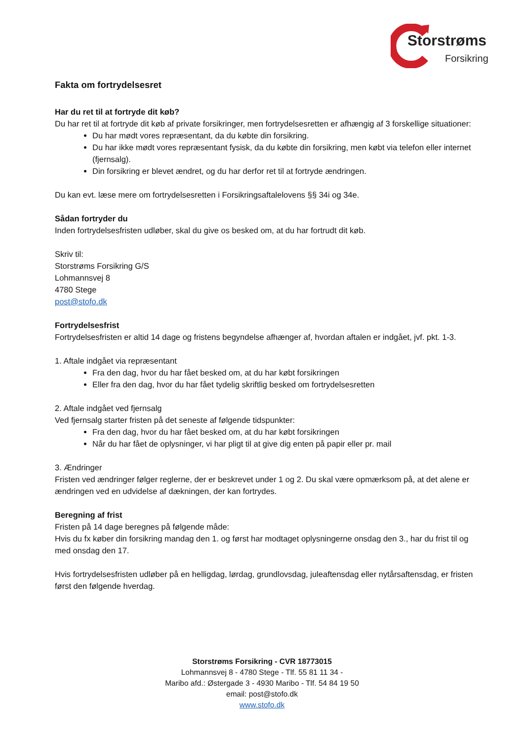Storstrøms
Forsikring
Fakta om fortrydelsesret
Har du ret til at fortryde dit køb?
Du har ret til at fortryde dit køb af private forsikringer, men fortrydelsesretten er afhængig af 3 forskellige situationer:
Du har mødt vores repræsentant, da du købte din forsikring.
Du har ikke mødt vores repræsentant fysisk, da du købte din forsikring, men købt via telefon eller internet (fjernsalg).
Din forsikring er blevet ændret, og du har derfor ret til at fortryde ændringen.
Du kan evt. læse mere om fortrydelsesretten i Forsikringsaftalelovens §§ 34i og 34e.
Sådan fortryder du
Inden fortrydelsesfristen udløber, skal du give os besked om, at du har fortrudt dit køb.
Skriv til:
Storstrøms Forsikring G/S
Lohmannsvej 8
4780 Stege
post@stofo.dk
Fortrydelsesfrist
Fortrydelsesfristen er altid 14 dage og fristens begyndelse afhænger af, hvordan aftalen er indgået, jvf. pkt. 1-3.
1. Aftale indgået via repræsentant
Fra den dag, hvor du har fået besked om, at du har købt forsikringen
Eller fra den dag, hvor du har fået tydelig skriftlig besked om fortrydelsesretten
2. Aftale indgået ved fjernsalg
Ved fjernsalg starter fristen på det seneste af følgende tidspunkter:
Fra den dag, hvor du har fået besked om, at du har købt forsikringen
Når du har fået de oplysninger, vi har pligt til at give dig enten på papir eller pr. mail
3. Ændringer
Fristen ved ændringer følger reglerne, der er beskrevet under 1 og 2. Du skal være opmærksom på, at det alene er ændringen ved en udvidelse af dækningen, der kan fortrydes.
Beregning af frist
Fristen på 14 dage beregnes på følgende måde:
Hvis du fx køber din forsikring mandag den 1. og først har modtaget oplysningerne onsdag den 3., har du frist til og med onsdag den 17.
Hvis fortrydelsesfristen udløber på en helligdag, lørdag, grundlovsdag, juleaftensdag eller nytårsaftensdag, er fristen først den følgende hverdag.
Storstrøms Forsikring - CVR 18773015
Lohmannsvej 8 - 4780 Stege - Tlf. 55 81 11 34 -
Maribo afd.: Østergade 3 - 4930 Maribo - Tlf. 54 84 19 50
email: post@stofo.dk
www.stofo.dk